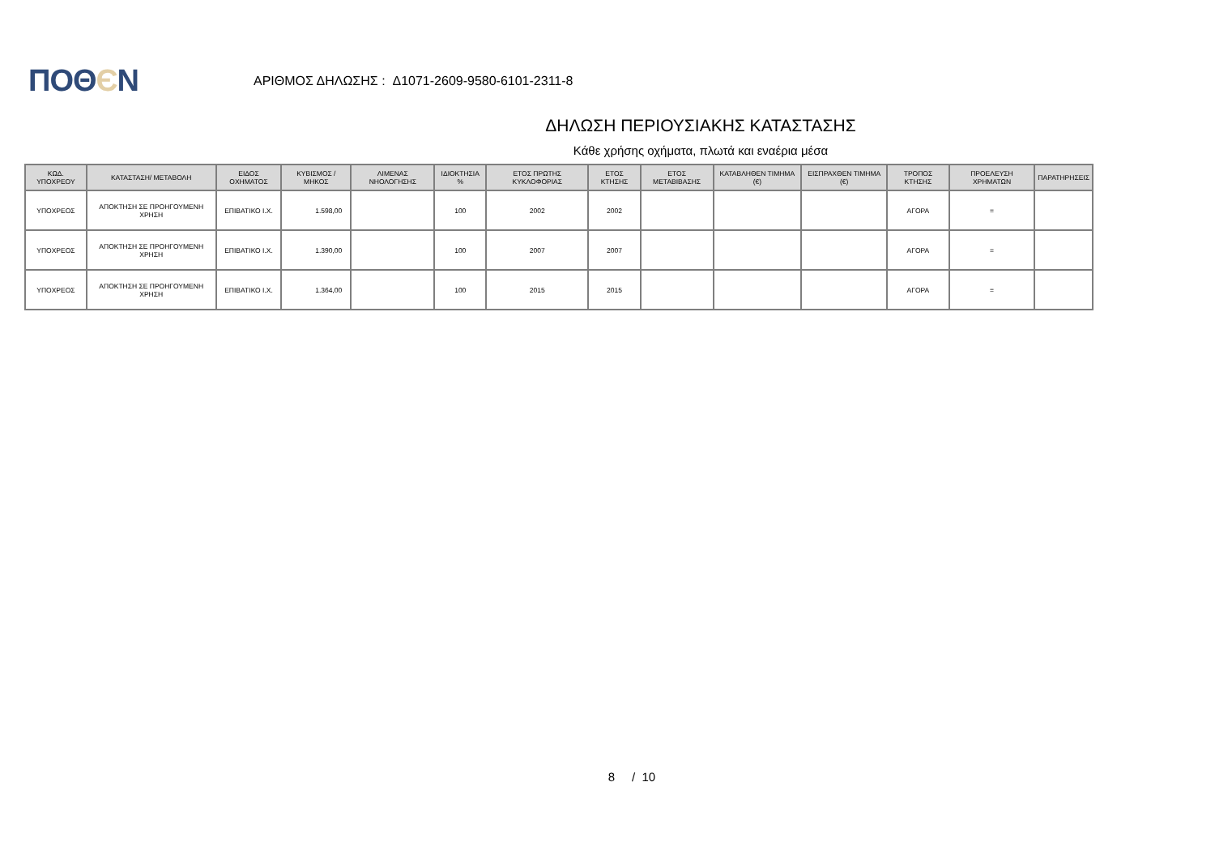ΠΟΘЄΝ
ΑΡΙΘΜΟΣ ΔΗΛΩΣΗΣ : Δ1071-2609-9580-6101-2311-8
ΔΗΛΩΣΗ ΠΕΡΙΟΥΣΙΑΚΗΣ ΚΑΤΑΣΤΑΣΗΣ
Κάθε χρήσης οχήματα, πλωτά και εναέρια μέσα
| ΚΩΔ. ΥΠΟΧΡΕΟΥ | ΚΑΤΑΣΤΑΣΗ/ ΜΕΤΑΒΟΛΗ | ΕΙΔΟΣ ΟΧΗΜΑΤΟΣ | ΚΥΒΙΣΜΟΣ / ΜΗΚΟΣ | ΛΙΜΕΝΑΣ ΝΗΟΛΟΓΗΣΗΣ | ΙΔΙΟΚΤΗΣΙΑ % | ΕΤΟΣ ΠΡΩΤΗΣ ΚΥΚΛΟΦΟΡΙΑΣ | ΕΤΟΣ ΚΤΗΣΗΣ | ΕΤΟΣ ΜΕΤΑΒΙΒΑΣΗΣ | ΚΑΤΑΒΛΗΘΕΝ ΤΙΜΗΜΑ (€) | ΕΙΣΠΡΑΧΘΕΝ ΤΙΜΗΜΑ (€) | ΤΡΟΠΟΣ ΚΤΗΣΗΣ | ΠΡΟΕΛΕΥΣΗ ΧΡΗΜΑΤΩΝ | ΠΑΡΑΤΗΡΗΣΕΙΣ |
| --- | --- | --- | --- | --- | --- | --- | --- | --- | --- | --- | --- | --- | --- |
| ΥΠΟΧΡΕΟΣ | ΑΠΟΚΤΗΣΗ ΣΕ ΠΡΟΗΓΟΥΜΕΝΗ ΧΡΗΣΗ | ΕΠΙΒΑΤΙΚΟ Ι.Χ. | 1.598,00 | | 100 | 2002 | 2002 | | | | ΑΓΟΡΑ | = | |
| ΥΠΟΧΡΕΟΣ | ΑΠΟΚΤΗΣΗ ΣΕ ΠΡΟΗΓΟΥΜΕΝΗ ΧΡΗΣΗ | ΕΠΙΒΑΤΙΚΟ Ι.Χ. | 1.390,00 | | 100 | 2007 | 2007 | | | | ΑΓΟΡΑ | = | |
| ΥΠΟΧΡΕΟΣ | ΑΠΟΚΤΗΣΗ ΣΕ ΠΡΟΗΓΟΥΜΕΝΗ ΧΡΗΣΗ | ΕΠΙΒΑΤΙΚΟ Ι.Χ. | 1.364,00 | | 100 | 2015 | 2015 | | | | ΑΓΟΡΑ | = | |
8 / 10